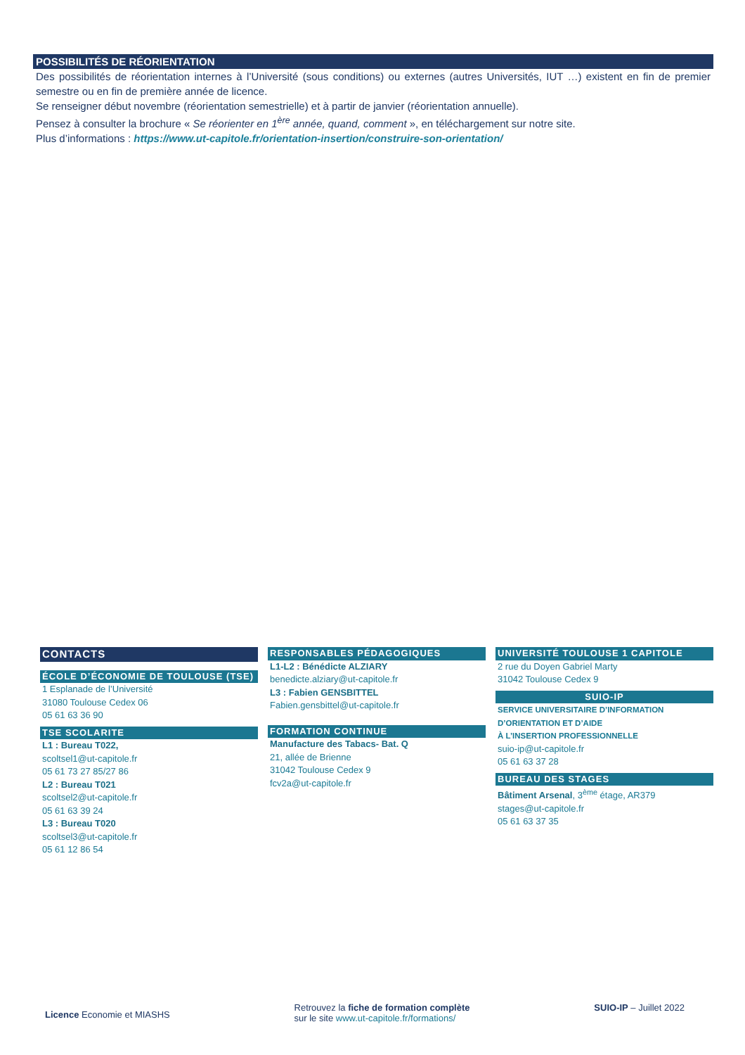POSSIBILITÉS DE RÉORIENTATION
Des possibilités de réorientation internes à l’Université (sous conditions) ou externes (autres Universités, IUT …) existent en fin de premier semestre ou en fin de première année de licence.
Se renseigner début novembre (réorientation semestrielle) et à partir de janvier (réorientation annuelle).
Pensez à consulter la brochure « Se réorienter en 1<sup>ère</sup> année, quand, comment », en téléchargement sur notre site.
Plus d’informations : https://www.ut-capitole.fr/orientation-insertion/construire-son-orientation/
CONTACTS
ÉCOLE D’ÉCONOMIE DE TOULOUSE (TSE)
1 Esplanade de l’Université
31080 Toulouse Cedex 06
05 61 63 36 90
TSE SCOLARITE
L1 : Bureau T022,
scoltsel1@ut-capitole.fr
05 61 73 27 85/27 86
L2 : Bureau T021
scoltsel2@ut-capitole.fr
05 61 63 39 24
L3 : Bureau T020
scoltsel3@ut-capitole.fr
05 61 12 86 54
RESPONSABLES PÉDAGOGIQUES
L1-L2 : Bénédicte ALZIARY
benedicte.alziary@ut-capitole.fr
L3 : Fabien GENSBITTEL
Fabien.gensbittel@ut-capitole.fr
FORMATION CONTINUE
Manufacture des Tabacs- Bat. Q
21, allée de Brienne
31042 Toulouse Cedex 9
fcv2a@ut-capitole.fr
UNIVERSITÉ TOULOUSE 1 CAPITOLE
2 rue du Doyen Gabriel Marty
31042 Toulouse Cedex 9
SUIO-IP
SERVICE UNIVERSITAIRE D’INFORMATION
D’ORIENTATION ET D’AIDE
À L’INSERTION PROFESSIONNELLE
suio-ip@ut-capitole.fr
05 61 63 37 28
BUREAU DES STAGES
Bâtiment Arsenal, 3<sup>ème</sup> étage, AR379
stages@ut-capitole.fr
05 61 63 37 35
Licence Economie et MIASHS
Retrouvez la fiche de formation complète
sur le site www.ut-capitole.fr/formations/
SUIO-IP – Juillet 2022